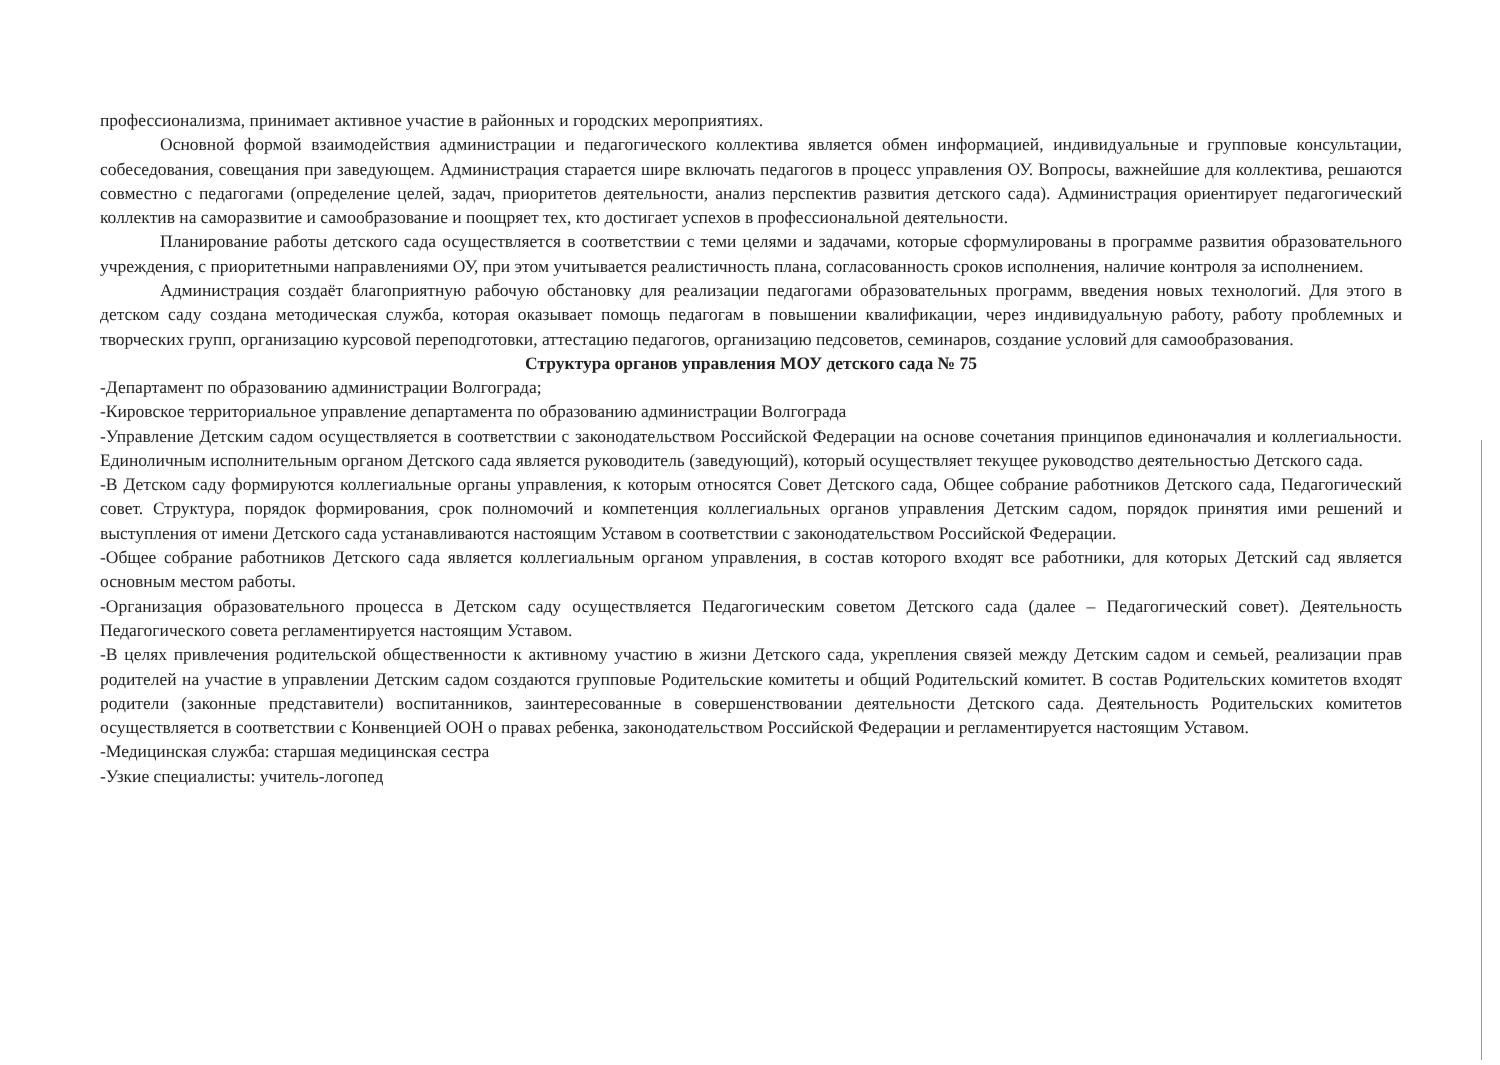профессионализма, принимает активное участие в районных и городских мероприятиях.
Основной формой взаимодействия администрации и педагогического коллектива является обмен информацией, индивидуальные и групповые консультации, собеседования, совещания при заведующем. Администрация старается шире включать педагогов в процесс управления ОУ. Вопросы, важнейшие для коллектива, решаются совместно с педагогами (определение целей, задач, приоритетов деятельности, анализ перспектив развития детского сада). Администрация ориентирует педагогический коллектив на саморазвитие и самообразование и поощряет тех, кто достигает успехов в профессиональной деятельности.
Планирование работы детского сада осуществляется в соответствии с теми целями и задачами, которые сформулированы в программе развития образовательного учреждения, с приоритетными направлениями ОУ, при этом учитывается реалистичность плана, согласованность сроков исполнения, наличие контроля за исполнением.
Администрация создаёт благоприятную рабочую обстановку для реализации педагогами образовательных программ, введения новых технологий. Для этого в детском саду создана методическая служба, которая оказывает помощь педагогам в повышении квалификации, через индивидуальную работу, работу проблемных и творческих групп, организацию курсовой переподготовки, аттестацию педагогов, организацию педсоветов, семинаров, создание условий для самообразования.
Структура органов управления МОУ детского сада № 75
-Департамент по образованию администрации Волгограда;
-Кировское территориальное управление департамента по образованию администрации Волгограда
-Управление Детским садом осуществляется в соответствии с законодательством Российской Федерации на основе сочетания принципов единоначалия и коллегиальности. Единоличным исполнительным органом Детского сада является руководитель (заведующий), который осуществляет текущее руководство деятельностью Детского сада.
-В Детском саду формируются коллегиальные органы управления, к которым относятся Совет Детского сада, Общее собрание работников Детского сада, Педагогический совет. Структура, порядок формирования, срок полномочий и компетенция коллегиальных органов управления Детским садом, порядок принятия ими решений и выступления от имени Детского сада устанавливаются настоящим Уставом в соответствии с законодательством Российской Федерации.
-Общее собрание работников Детского сада является коллегиальным органом управления, в состав которого входят все работники, для которых Детский сад является основным местом работы.
-Организация образовательного процесса в Детском саду осуществляется Педагогическим советом Детского сада (далее – Педагогический совет). Деятельность Педагогического совета регламентируется настоящим Уставом.
-В целях привлечения родительской общественности к активному участию в жизни Детского сада, укрепления связей между Детским садом и семьей, реализации прав родителей на участие в управлении Детским садом создаются групповые Родительские комитеты и общий Родительский комитет. В состав Родительских комитетов входят родители (законные представители) воспитанников, заинтересованные в совершенствовании деятельности Детского сада. Деятельность Родительских комитетов осуществляется в соответствии с Конвенцией ООН о правах ребенка, законодательством Российской Федерации и регламентируется настоящим Уставом.
-Медицинская служба: старшая медицинская сестра
-Узкие специалисты: учитель-логопед